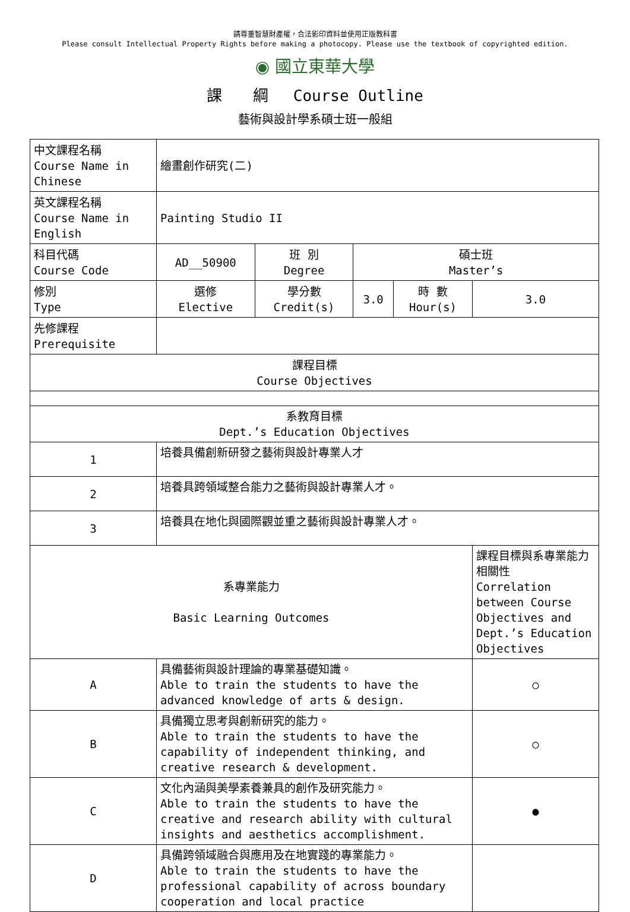請尊重智慧財產權，合法影印資料並使用正版教科書
Please consult Intellectual Property Rights before making a photocopy. Please use the textbook of copyrighted edition.
◉ 國立東華大學
課　　綱　 Course Outline
藝術與設計學系碩士班一般組
| 中文課程名稱 Course Name in Chinese | 繪畫創作研究(二) | | | | |
| 英文課程名稱 Course Name in English | Painting Studio II | | | | |
| 科目代碼 Course Code | AD__50900 | 班 別 Degree | 碩士班 Master’s | | |
| 修別 Type | 選修 Elective | 學分數 Credit(s) | 3.0 | 時 數 Hour(s) | 3.0 |
| 先修課程 Prerequisite | | | | | |
| 課程目標 Course Objectives | | | | | |
| 系教育目標 Dept.’s Education Objectives | | | | | |
| 1 | 培養具備創新研發之藝術與設計專業人才 | | | | |
| 2 | 培養具跨領域整合能力之藝術與設計專業人才。 | | | | |
| 3 | 培養具在地化與國際觀並重之藝術與設計專業人才。 | | | | |
| 系專業能力 Basic Learning Outcomes | | | | | 課程目標與系專業能力相關性 Correlation between Course Objectives and Dept.’s Education Objectives |
| A | 具備藝術與設計理論的專業基礎知識。 Able to train the students to have the advanced knowledge of arts & design. | | | | ○ |
| B | 具備獨立思考與創新研究的能力。 Able to train the students to have the capability of independent thinking, and creative research & development. | | | | ○ |
| C | 文化內涵與美學素養兼具的創作及研究能力。 Able to train the students to have the creative and research ability with cultural insights and aesthetics accomplishment. | | | | ● |
| D | 具備跨領域融合與應用及在地實踐的專業能力。 Able to train the students to have the professional capability of across boundary cooperation and local practice | | | | |